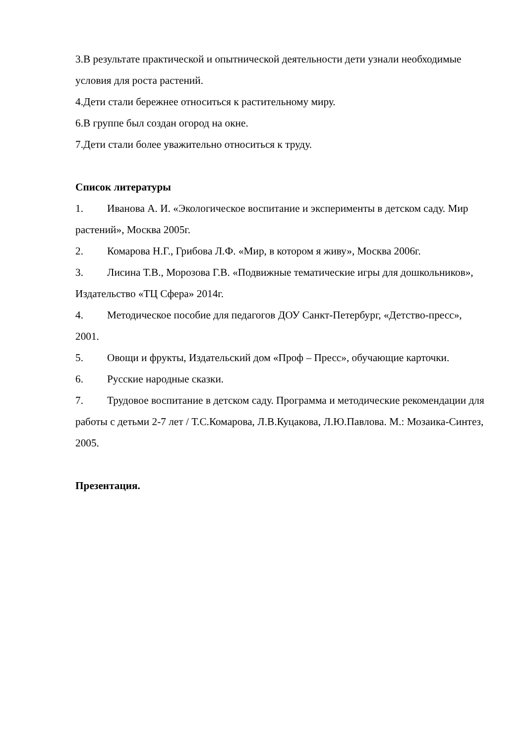3.В результате практической и опытнической деятельности дети узнали необходимые условия для роста растений.
4.Дети стали бережнее относиться к растительному миру.
6.В группе был создан огород на окне.
7.Дети стали более уважительно относиться к труду.
Список литературы
1. Иванова А. И. «Экологическое воспитание и эксперименты в детском саду. Мир растений», Москва 2005г.
2. Комарова Н.Г., Грибова Л.Ф. «Мир, в котором я живу», Москва 2006г.
3. Лисина Т.В., Морозова Г.В. «Подвижные тематические игры для дошкольников», Издательство «ТЦ Сфера» 2014г.
4. Методическое пособие для педагогов ДОУ Санкт-Петербург, «Детство-пресс», 2001.
5. Овощи и фрукты, Издательский дом «Проф – Пресс», обучающие карточки.
6. Русские народные сказки.
7. Трудовое воспитание в детском саду. Программа и методические рекомендации для работы с детьми 2-7 лет / Т.С.Комарова, Л.В.Куцакова, Л.Ю.Павлова. М.: Мозаика-Синтез, 2005.
Презентация.